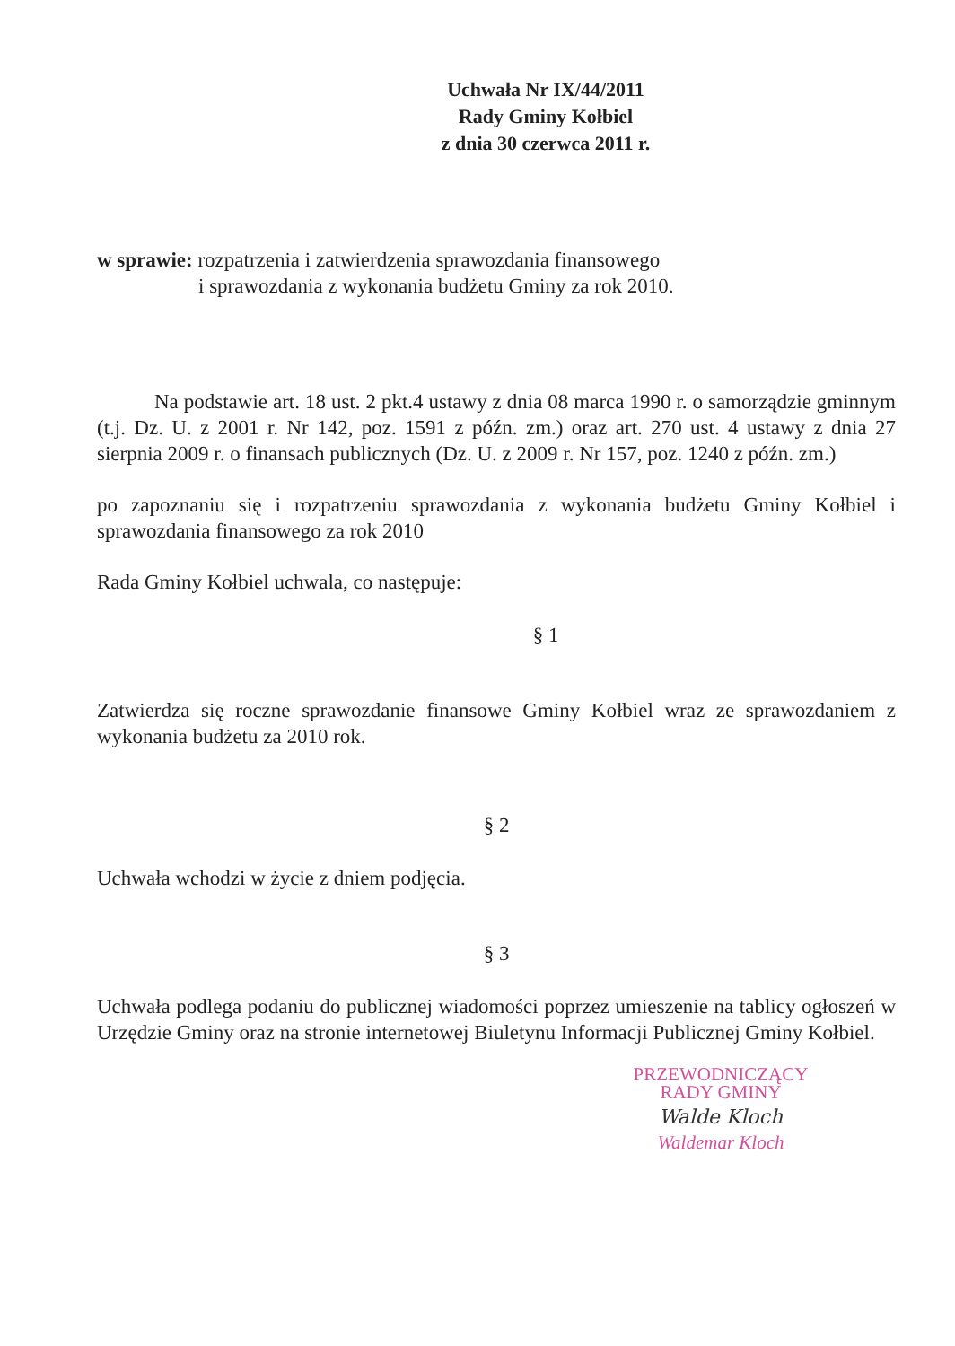Uchwała Nr IX/44/2011
Rady Gminy Kołbiel
z dnia 30 czerwca 2011 r.
w sprawie: rozpatrzenia i zatwierdzenia sprawozdania finansowego
i sprawozdania z wykonania budżetu Gminy za rok 2010.
Na podstawie art. 18 ust. 2 pkt.4 ustawy z dnia 08 marca 1990 r. o samorządzie gminnym (t.j. Dz. U. z 2001 r. Nr 142, poz. 1591 z późn. zm.) oraz art. 270 ust. 4 ustawy z dnia 27 sierpnia 2009 r. o finansach publicznych (Dz. U. z 2009 r. Nr 157, poz. 1240 z późn. zm.)
po zapoznaniu się i rozpatrzeniu sprawozdania z wykonania budżetu Gminy Kołbiel i sprawozdania finansowego za rok 2010
Rada Gminy Kołbiel uchwala, co następuje:
§ 1
Zatwierdza się roczne sprawozdanie finansowe Gminy Kołbiel wraz ze sprawozdaniem z wykonania budżetu za 2010 rok.
§ 2
Uchwała wchodzi w życie z dniem podjęcia.
§ 3
Uchwała podlega podaniu do publicznej wiadomości poprzez umieszenie na tablicy ogłoszeń w Urzędzie Gminy oraz na stronie internetowej Biuletynu Informacji Publicznej Gminy Kołbiel.
PRZEWODNICZĄCY
RADY GMINY
Walde Kloch
Waldemar Kloch